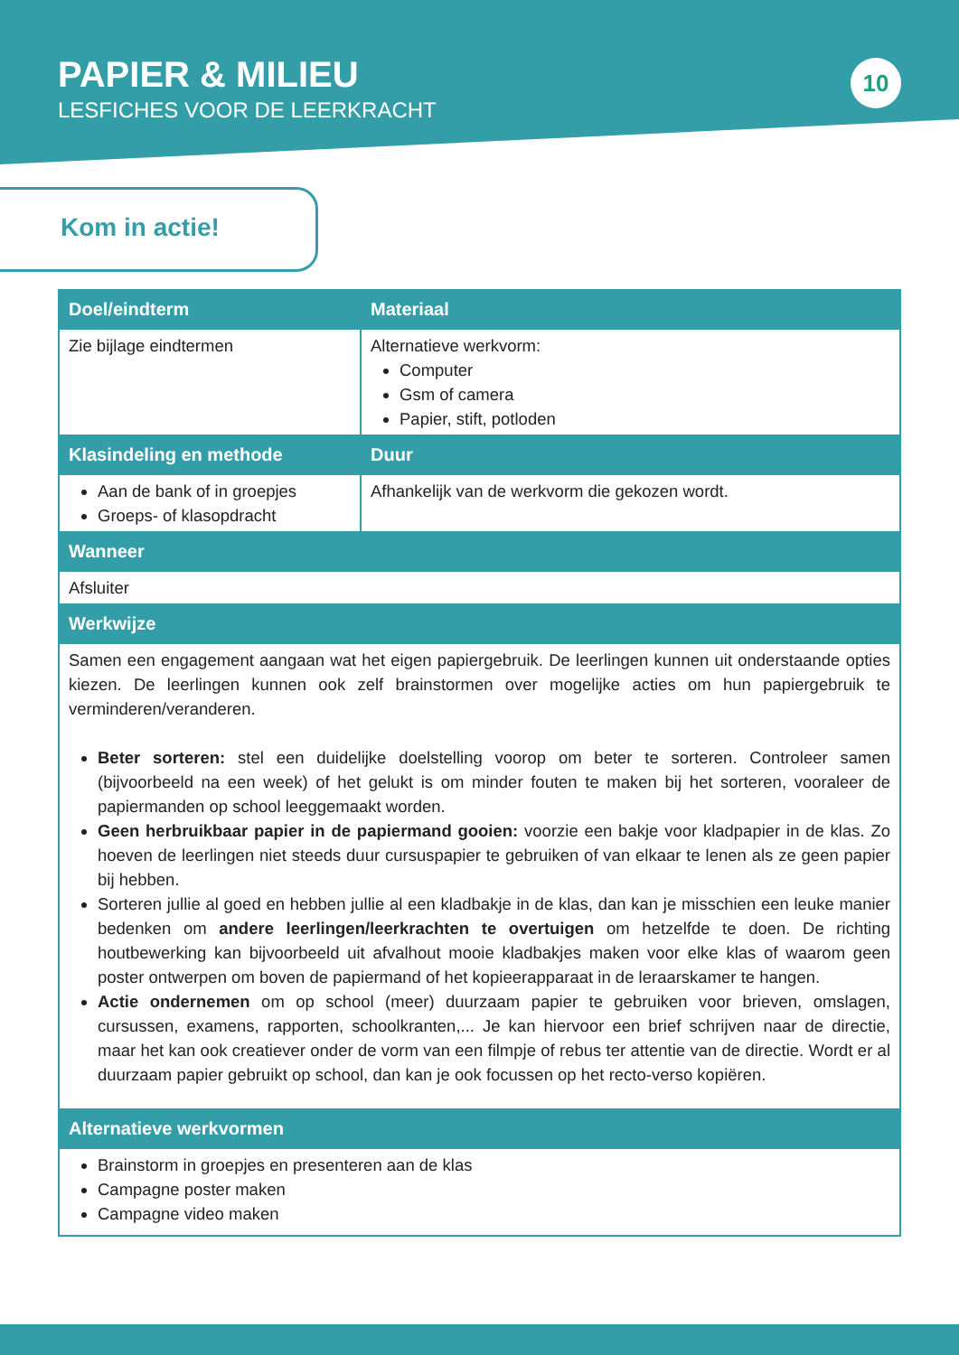PAPIER & MILIEU
LESFICHES VOOR DE LEERKRACHT
10
Kom in actie!
| Doel/eindterm | Materiaal |
| --- | --- |
| Zie bijlage eindtermen | Alternatieve werkvorm: Computer Gsm of camera Papier, stift, potloden |
| Klasindeling en methode | Duur |
| Aan de bank of in groepjes Groeps- of klasopdracht | Afhankelijk van de werkvorm die gekozen wordt. |
| Wanneer | |
| Afsluiter | |
| Werkwijze | |
| Samen een engagement aangaan wat het eigen papiergebruik. De leerlingen kunnen uit onderstaande opties kiezen. De leerlingen kunnen ook zelf brainstormen over mogelijke acties om hun papiergebruik te verminderen/veranderen. Beter sorteren: stel een duidelijke doelstelling voorop om beter te sorteren. Controleer samen (bijvoorbeeld na een week) of het gelukt is om minder fouten te maken bij het sorteren, vooraleer de papiermanden op school leeggemaakt worden. Geen herbruikbaar papier in de papiermand gooien: voorzie een bakje voor kladpapier in de klas. Zo hoeven de leerlingen niet steeds duur cursuspapier te gebruiken of van elkaar te lenen als ze geen papier bij hebben. Sorteren jullie al goed en hebben jullie al een kladbakje in de klas, dan kan je misschien een leuke manier bedenken om andere leerlingen/leerkrachten te overtuigen om hetzelfde te doen. De richting houtbewerking kan bijvoorbeeld uit afvalhout mooie kladbakjes maken voor elke klas of waarom geen poster ontwerpen om boven de papiermand of het kopieerapparaat in de leraarskamer te hangen. Actie ondernemen om op school (meer) duurzaam papier te gebruiken voor brieven, omslagen, cursussen, examens, rapporten, schoolkranten,... Je kan hiervoor een brief schrijven naar de directie, maar het kan ook creatiever onder de vorm van een filmpje of rebus ter attentie van de directie. Wordt er al duurzaam papier gebruikt op school, dan kan je ook focussen op het recto-verso kopiëren. | |
| Alternatieve werkvormen | |
| Brainstorm in groepjes en presenteren aan de klas Campagne poster maken Campagne video maken | |